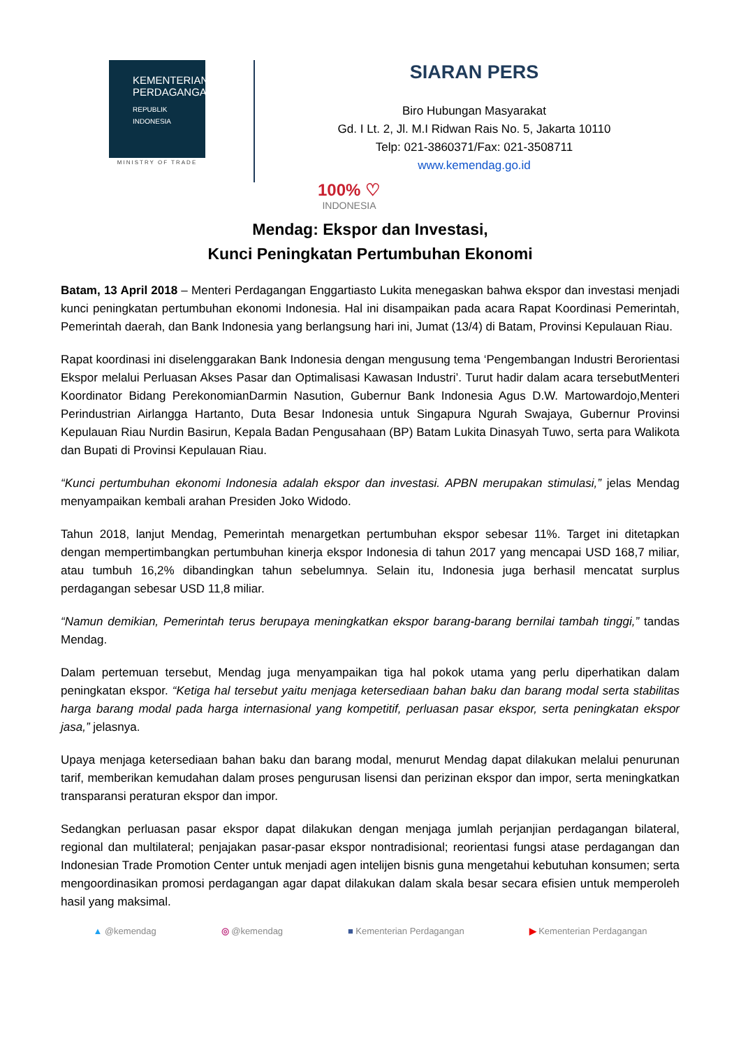KEMENTERIAN
PERDAGANGAN
REPUBLIK INDONESIA
MINISTRY OF TRADE
SIARAN PERS
Biro Hubungan Masyarakat
Gd. I Lt. 2, Jl. M.I Ridwan Rais No. 5, Jakarta 10110
Telp: 021-3860371/Fax: 021-3508711
www.kemendag.go.id
100% ♡
INDONESIA
Mendag: Ekspor dan Investasi,
Kunci Peningkatan Pertumbuhan Ekonomi
Batam, 13 April 2018 – Menteri Perdagangan Enggartiasto Lukita menegaskan bahwa ekspor dan investasi menjadi kunci peningkatan pertumbuhan ekonomi Indonesia. Hal ini disampaikan pada acara Rapat Koordinasi Pemerintah, Pemerintah daerah, dan Bank Indonesia yang berlangsung hari ini, Jumat (13/4) di Batam, Provinsi Kepulauan Riau.
Rapat koordinasi ini diselenggarakan Bank Indonesia dengan mengusung tema ‘Pengembangan Industri Berorientasi Ekspor melalui Perluasan Akses Pasar dan Optimalisasi Kawasan Industri’. Turut hadir dalam acara tersebutMenteri Koordinator Bidang PerekonomianDarmin Nasution, Gubernur Bank Indonesia Agus D.W. Martowardojo,Menteri Perindustrian Airlangga Hartanto, Duta Besar Indonesia untuk Singapura Ngurah Swajaya, Gubernur Provinsi Kepulauan Riau Nurdin Basirun, Kepala Badan Pengusahaan (BP) Batam Lukita Dinasyah Tuwo, serta para Walikota dan Bupati di Provinsi Kepulauan Riau.
“Kunci pertumbuhan ekonomi Indonesia adalah ekspor dan investasi. APBN merupakan stimulasi,” jelas Mendag menyampaikan kembali arahan Presiden Joko Widodo.
Tahun 2018, lanjut Mendag, Pemerintah menargetkan pertumbuhan ekspor sebesar 11%. Target ini ditetapkan dengan mempertimbangkan pertumbuhan kinerja ekspor Indonesia di tahun 2017 yang mencapai USD 168,7 miliar, atau tumbuh 16,2% dibandingkan tahun sebelumnya. Selain itu, Indonesia juga berhasil mencatat surplus perdagangan sebesar USD 11,8 miliar.
“Namun demikian, Pemerintah terus berupaya meningkatkan ekspor barang-barang bernilai tambah tinggi,” tandas Mendag.
Dalam pertemuan tersebut, Mendag juga menyampaikan tiga hal pokok utama yang perlu diperhatikan dalam peningkatan ekspor. “Ketiga hal tersebut yaitu menjaga ketersediaan bahan baku dan barang modal serta stabilitas harga barang modal pada harga internasional yang kompetitif, perluasan pasar ekspor, serta peningkatan ekspor jasa,” jelasnya.
Upaya menjaga ketersediaan bahan baku dan barang modal, menurut Mendag dapat dilakukan melalui penurunan tarif, memberikan kemudahan dalam proses pengurusan lisensi dan perizinan ekspor dan impor, serta meningkatkan transparansi peraturan ekspor dan impor.
Sedangkan perluasan pasar ekspor dapat dilakukan dengan menjaga jumlah perjanjian perdagangan bilateral, regional dan multilateral; penjajakan pasar-pasar ekspor nontradisional; reorientasi fungsi atase perdagangan dan Indonesian Trade Promotion Center untuk menjadi agen intelijen bisnis guna mengetahui kebutuhan konsumen; serta mengoordinasikan promosi perdagangan agar dapat dilakukan dalam skala besar secara efisien untuk memperoleh hasil yang maksimal.
▲ @kemendag ◎ @kemendag ■ Kementerian Perdagangan ▶ Kementerian Perdagangan